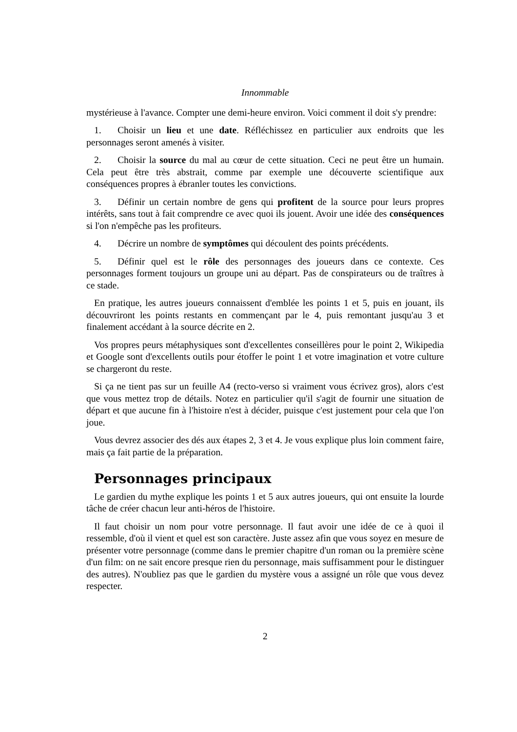Innommable
mystérieuse à l'avance. Compter une demi-heure environ. Voici comment il doit s'y prendre:
1. Choisir un lieu et une date. Réfléchissez en particulier aux endroits que les personnages seront amenés à visiter.
2. Choisir la source du mal au cœur de cette situation. Ceci ne peut être un humain. Cela peut être très abstrait, comme par exemple une découverte scientifique aux conséquences propres à ébranler toutes les convictions.
3. Définir un certain nombre de gens qui profitent de la source pour leurs propres intérêts, sans tout à fait comprendre ce avec quoi ils jouent. Avoir une idée des conséquences si l'on n'empêche pas les profiteurs.
4. Décrire un nombre de symptômes qui découlent des points précédents.
5. Définir quel est le rôle des personnages des joueurs dans ce contexte. Ces personnages forment toujours un groupe uni au départ. Pas de conspirateurs ou de traîtres à ce stade.
En pratique, les autres joueurs connaissent d'emblée les points 1 et 5, puis en jouant, ils découvriront les points restants en commençant par le 4, puis remontant jusqu'au 3 et finalement accédant à la source décrite en 2.
Vos propres peurs métaphysiques sont d'excellentes conseillères pour le point 2, Wikipedia et Google sont d'excellents outils pour étoffer le point 1 et votre imagination et votre culture se chargeront du reste.
Si ça ne tient pas sur un feuille A4 (recto-verso si vraiment vous écrivez gros), alors c'est que vous mettez trop de détails. Notez en particulier qu'il s'agit de fournir une situation de départ et que aucune fin à l'histoire n'est à décider, puisque c'est justement pour cela que l'on joue.
Vous devrez associer des dés aux étapes 2, 3 et 4. Je vous explique plus loin comment faire, mais ça fait partie de la préparation.
Personnages principaux
Le gardien du mythe explique les points 1 et 5 aux autres joueurs, qui ont ensuite la lourde tâche de créer chacun leur anti-héros de l'histoire.
Il faut choisir un nom pour votre personnage. Il faut avoir une idée de ce à quoi il ressemble, d'où il vient et quel est son caractère. Juste assez afin que vous soyez en mesure de présenter votre personnage (comme dans le premier chapitre d'un roman ou la première scène d'un film: on ne sait encore presque rien du personnage, mais suffisamment pour le distinguer des autres). N'oubliez pas que le gardien du mystère vous a assigné un rôle que vous devez respecter.
2